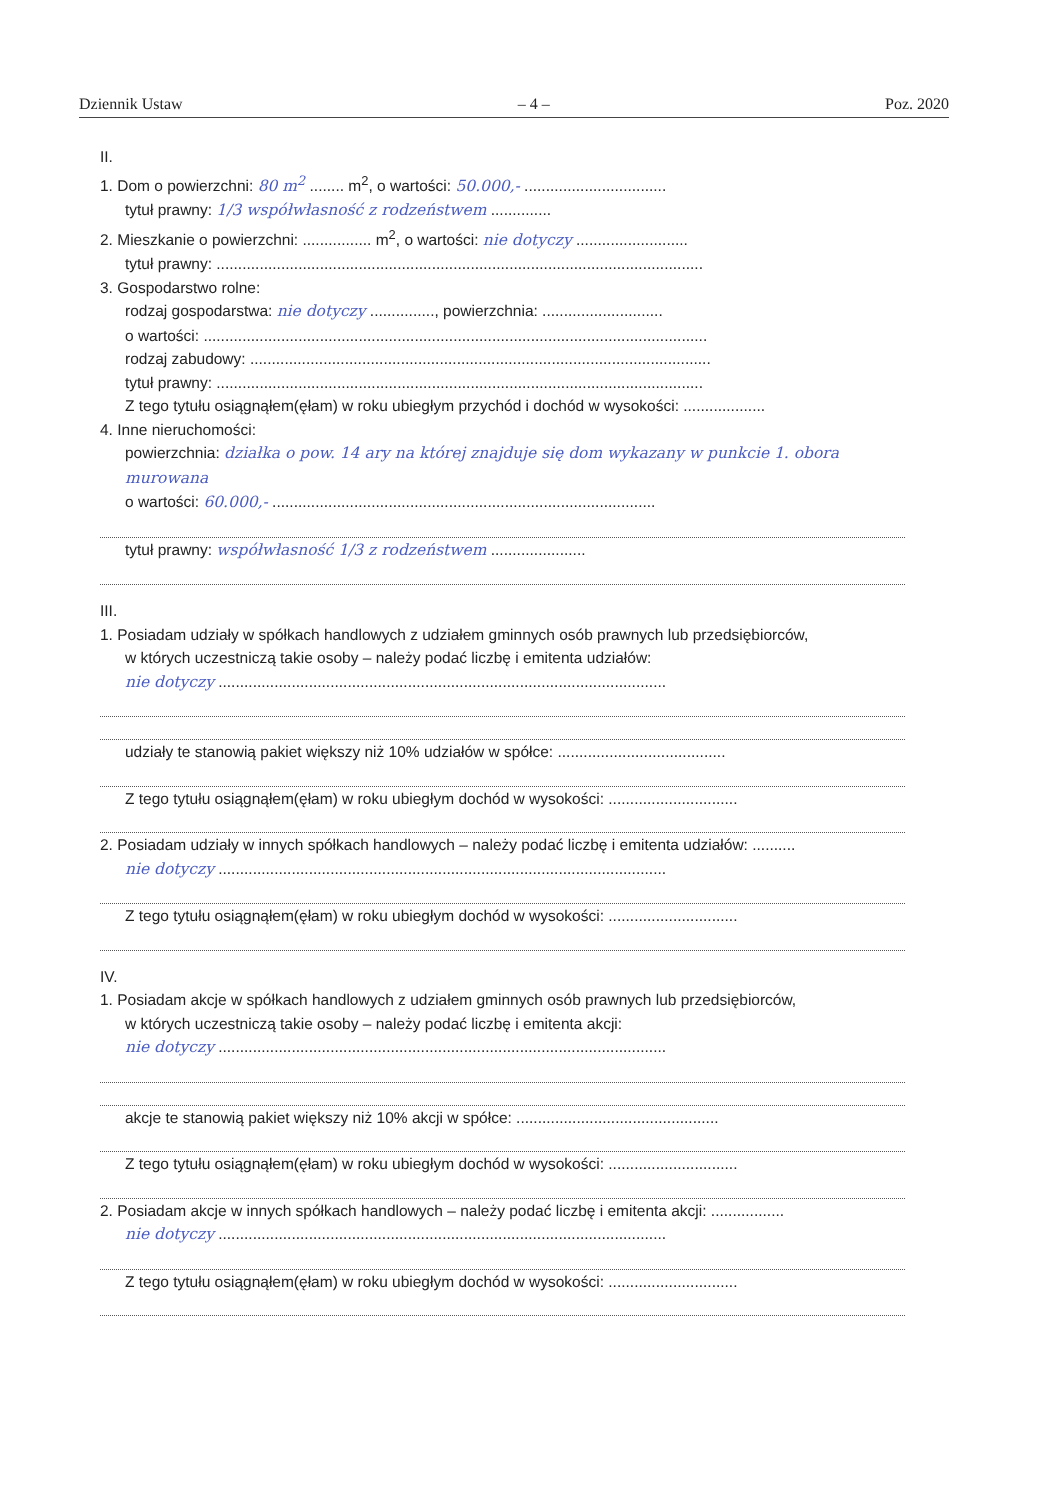Dziennik Ustaw – 4 – Poz. 2020
II.
1. Dom o powierzchni: 80 m<sup>2</sup> ........ m<sup>2</sup>, o wartości: 50.000,- .................................
tytuł prawny: 1/3 współwłasność z rodzeństwem ..............
2. Mieszkanie o powierzchni: ................ m<sup>2</sup>, o wartości: nie dotyczy ..........................
tytuł prawny: .................................................................................................................
3. Gospodarstwo rolne:
rodzaj gospodarstwa: nie dotyczy ..............., powierzchnia: ............................
o wartości: .....................................................................................................................
rodzaj zabudowy: ...........................................................................................................
tytuł prawny: .................................................................................................................
Z tego tytułu osiągnąłem(ęłam) w roku ubiegłym przychód i dochód w wysokości: ...................
4. Inne nieruchomości:
powierzchnia: działka o pow. 14 ary na której znajduje się dom wykazany w punkcie 1. obora murowana
o wartości: 60.000,- .........................................................................................
tytuł prawny: współwłasność 1/3 z rodzeństwem ......................
III.
1. Posiadam udziały w spółkach handlowych z udziałem gminnych osób prawnych lub przedsiębiorców,
w których uczestniczą takie osoby – należy podać liczbę i emitenta udziałów:
nie dotyczy ........................................................................................................
udziały te stanowią pakiet większy niż 10% udziałów w spółce: .......................................
Z tego tytułu osiągnąłem(ęłam) w roku ubiegłym dochód w wysokości: ..............................
2. Posiadam udziały w innych spółkach handlowych – należy podać liczbę i emitenta udziałów: ..........
nie dotyczy ........................................................................................................
Z tego tytułu osiągnąłem(ęłam) w roku ubiegłym dochód w wysokości: ..............................
IV.
1. Posiadam akcje w spółkach handlowych z udziałem gminnych osób prawnych lub przedsiębiorców,
w których uczestniczą takie osoby – należy podać liczbę i emitenta akcji:
nie dotyczy ........................................................................................................
akcje te stanowią pakiet większy niż 10% akcji w spółce: ...............................................
Z tego tytułu osiągnąłem(ęłam) w roku ubiegłym dochód w wysokości: ..............................
2. Posiadam akcje w innych spółkach handlowych – należy podać liczbę i emitenta akcji: .................
nie dotyczy ........................................................................................................
Z tego tytułu osiągnąłem(ęłam) w roku ubiegłym dochód w wysokości: ..............................